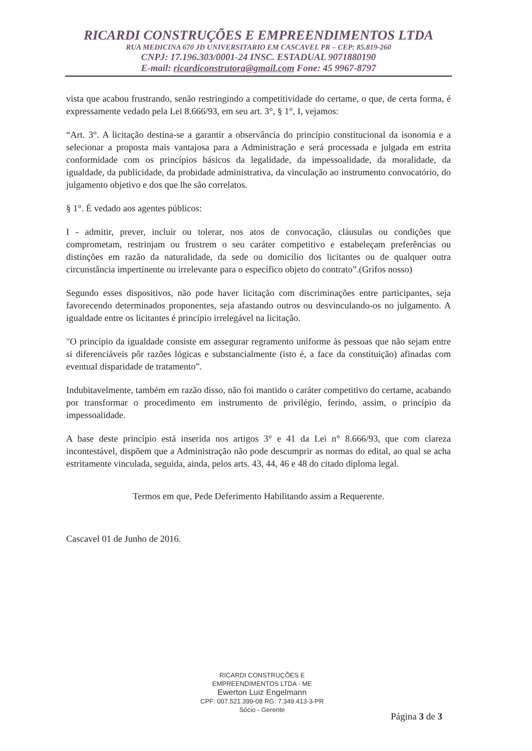RICARDI CONSTRUÇÕES E EMPREENDIMENTOS LTDA
RUA MEDICINA 670 JD UNIVERSITARIO EM CASCAVEL PR – CEP: 85.819-260
CNPJ: 17.196.303/0001-24 INSC. ESTADUAL 9071880190
E-mail: ricardiconstrutora@gmail.com Fone: 45 9967-8797
vista que acabou frustrando, senão restringindo a competitividade do certame, o que, de certa forma, é expressamente vedado pela Lei 8.666/93, em seu art. 3°, § 1°, I, vejamos:
“Art. 3°. A licitação destina-se a garantir a observância do princípio constitucional da isonomia e a selecionar a proposta mais vantajosa para a Administração e será processada e julgada em estrita conformidade com os princípios básicos da legalidade, da impessoalidade, da moralidade, da igualdade, da publicidade, da probidade administrativa, da vinculação ao instrumento convocatório, do julgamento objetivo e dos que lhe são correlatos.
§ 1°. É vedado aos agentes públicos:
I - admitir, prever, incluir ou tolerar, nos atos de convocação, cláusulas ou condições que comprometam, restrinjam ou frustrem o seu caráter competitivo e estabeleçam preferências ou distinções em razão da naturalidade, da sede ou domicílio dos licitantes ou de qualquer outra circunstância impertinente ou irrelevante para o específico objeto do contrato”.(Grifos nosso)
Segundo esses dispositivos, não pode haver licitação com discriminações entre participantes, seja favorecendo determinados proponentes, seja afastando outros ou desvinculando-os no julgamento. A igualdade entre os licitantes é princípio irrelegável na licitação.
"O princípio da igualdade consiste em assegurar regramento uniforme às pessoas que não sejam entre si diferenciáveis pôr razões lógicas e substancialmente (isto é, a face da constituição) afinadas com eventual disparidade de tratamento”.
Indubitavelmente, também em razão disso, não foi mantido o caráter competitivo do certame, acabando por transformar o procedimento em instrumento de privilégio, ferindo, assim, o princípio da impessoalidade.
A base deste princípio está inserida nos artigos 3° e 41 da Lei n° 8.666/93, que com clareza incontestável, dispõem que a Administração não pode descumprir as normas do edital, ao qual se acha estritamente vinculada, seguida, ainda, pelos arts. 43, 44, 46 e 48 do citado diploma legal.
Termos em que, Pede Deferimento Habilitando assim a Requerente.
Cascavel 01 de Junho de 2016.
RICARDI CONSTRUÇÕES E
EMPREENDIMENTOS LTDA - ME
Ewerton Luiz Engelmann
CPF: 007.521.399-08 RG: 7.349.413-3-PR
Sócio - Gerente
Página 3 de 3